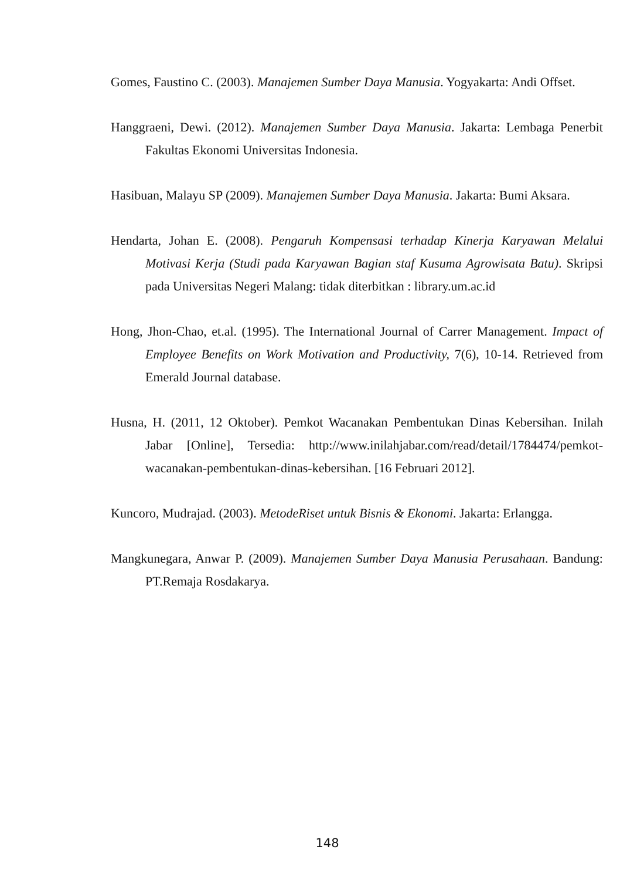Gomes, Faustino C. (2003). Manajemen Sumber Daya Manusia. Yogyakarta: Andi Offset.
Hanggraeni, Dewi. (2012). Manajemen Sumber Daya Manusia. Jakarta: Lembaga Penerbit Fakultas Ekonomi Universitas Indonesia.
Hasibuan, Malayu SP (2009). Manajemen Sumber Daya Manusia. Jakarta: Bumi Aksara.
Hendarta, Johan E. (2008). Pengaruh Kompensasi terhadap Kinerja Karyawan Melalui Motivasi Kerja (Studi pada Karyawan Bagian staf Kusuma Agrowisata Batu). Skripsi pada Universitas Negeri Malang: tidak diterbitkan : library.um.ac.id
Hong, Jhon-Chao, et.al. (1995). The International Journal of Carrer Management. Impact of Employee Benefits on Work Motivation and Productivity, 7(6), 10-14. Retrieved from Emerald Journal database.
Husna, H. (2011, 12 Oktober). Pemkot Wacanakan Pembentukan Dinas Kebersihan. Inilah Jabar [Online], Tersedia: http://www.inilahjabar.com/read/detail/1784474/pemkot-wacanakan-pembentukan-dinas-kebersihan. [16 Februari 2012].
Kuncoro, Mudrajad. (2003). MetodeRiset untuk Bisnis & Ekonomi. Jakarta: Erlangga.
Mangkunegara, Anwar P. (2009). Manajemen Sumber Daya Manusia Perusahaan. Bandung: PT.Remaja Rosdakarya.
148